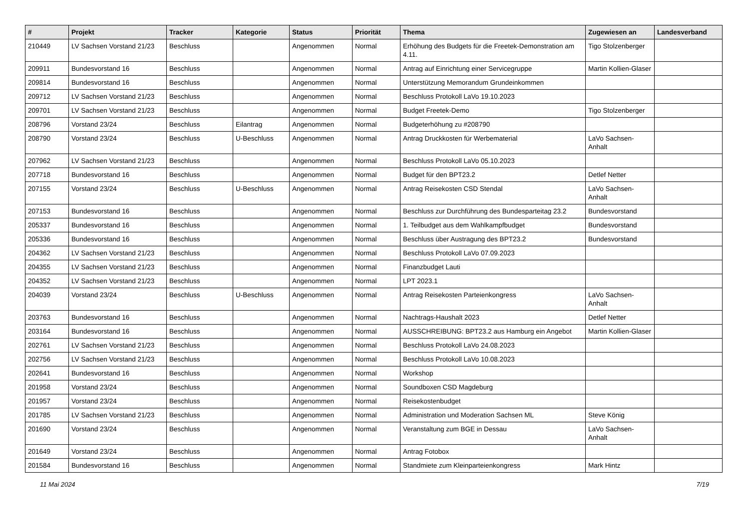| # | Projekt | Tracker | Kategorie | Status | Priorität | Thema | Zugewiesen an | Landesverband |
| --- | --- | --- | --- | --- | --- | --- | --- | --- |
| 210449 | LV Sachsen Vorstand 21/23 | Beschluss | | Angenommen | Normal | Erhöhung des Budgets für die Freetek-Demonstration am 4.11. | Tigo Stolzenberger | |
| 209911 | Bundesvorstand 16 | Beschluss | | Angenommen | Normal | Antrag auf Einrichtung einer Servicegruppe | Martin Kollien-Glaser | |
| 209814 | Bundesvorstand 16 | Beschluss | | Angenommen | Normal | Unterstützung Memorandum Grundeinkommen | | |
| 209712 | LV Sachsen Vorstand 21/23 | Beschluss | | Angenommen | Normal | Beschluss Protokoll LaVo 19.10.2023 | | |
| 209701 | LV Sachsen Vorstand 21/23 | Beschluss | | Angenommen | Normal | Budget Freetek-Demo | Tigo Stolzenberger | |
| 208796 | Vorstand 23/24 | Beschluss | Eilantrag | Angenommen | Normal | Budgeterhöhung zu #208790 | | |
| 208790 | Vorstand 23/24 | Beschluss | U-Beschluss | Angenommen | Normal | Antrag Druckkosten für Werbematerial | LaVo Sachsen-Anhalt | |
| 207962 | LV Sachsen Vorstand 21/23 | Beschluss | | Angenommen | Normal | Beschluss Protokoll LaVo 05.10.2023 | | |
| 207718 | Bundesvorstand 16 | Beschluss | | Angenommen | Normal | Budget für den BPT23.2 | Detlef Netter | |
| 207155 | Vorstand 23/24 | Beschluss | U-Beschluss | Angenommen | Normal | Antrag Reisekosten CSD Stendal | LaVo Sachsen-Anhalt | |
| 207153 | Bundesvorstand 16 | Beschluss | | Angenommen | Normal | Beschluss zur Durchführung des Bundesparteitag 23.2 | Bundesvorstand | |
| 205337 | Bundesvorstand 16 | Beschluss | | Angenommen | Normal | 1. Teilbudget aus dem Wahlkampfbudget | Bundesvorstand | |
| 205336 | Bundesvorstand 16 | Beschluss | | Angenommen | Normal | Beschluss über Austragung des BPT23.2 | Bundesvorstand | |
| 204362 | LV Sachsen Vorstand 21/23 | Beschluss | | Angenommen | Normal | Beschluss Protokoll LaVo 07.09.2023 | | |
| 204355 | LV Sachsen Vorstand 21/23 | Beschluss | | Angenommen | Normal | Finanzbudget Lauti | | |
| 204352 | LV Sachsen Vorstand 21/23 | Beschluss | | Angenommen | Normal | LPT 2023.1 | | |
| 204039 | Vorstand 23/24 | Beschluss | U-Beschluss | Angenommen | Normal | Antrag Reisekosten Parteienkongress | LaVo Sachsen-Anhalt | |
| 203763 | Bundesvorstand 16 | Beschluss | | Angenommen | Normal | Nachtrags-Haushalt 2023 | Detlef Netter | |
| 203164 | Bundesvorstand 16 | Beschluss | | Angenommen | Normal | AUSSCHREIBUNG: BPT23.2 aus Hamburg ein Angebot | Martin Kollien-Glaser | |
| 202761 | LV Sachsen Vorstand 21/23 | Beschluss | | Angenommen | Normal | Beschluss Protokoll LaVo 24.08.2023 | | |
| 202756 | LV Sachsen Vorstand 21/23 | Beschluss | | Angenommen | Normal | Beschluss Protokoll LaVo 10.08.2023 | | |
| 202641 | Bundesvorstand 16 | Beschluss | | Angenommen | Normal | Workshop | | |
| 201958 | Vorstand 23/24 | Beschluss | | Angenommen | Normal | Soundboxen CSD Magdeburg | | |
| 201957 | Vorstand 23/24 | Beschluss | | Angenommen | Normal | Reisekostenbudget | | |
| 201785 | LV Sachsen Vorstand 21/23 | Beschluss | | Angenommen | Normal | Administration und Moderation Sachsen ML | Steve König | |
| 201690 | Vorstand 23/24 | Beschluss | | Angenommen | Normal | Veranstaltung zum BGE in Dessau | LaVo Sachsen-Anhalt | |
| 201649 | Vorstand 23/24 | Beschluss | | Angenommen | Normal | Antrag Fotobox | | |
| 201584 | Bundesvorstand 16 | Beschluss | | Angenommen | Normal | Standmiete zum Kleinparteienkongress | Mark Hintz | |
11 Mai 2024 7/19